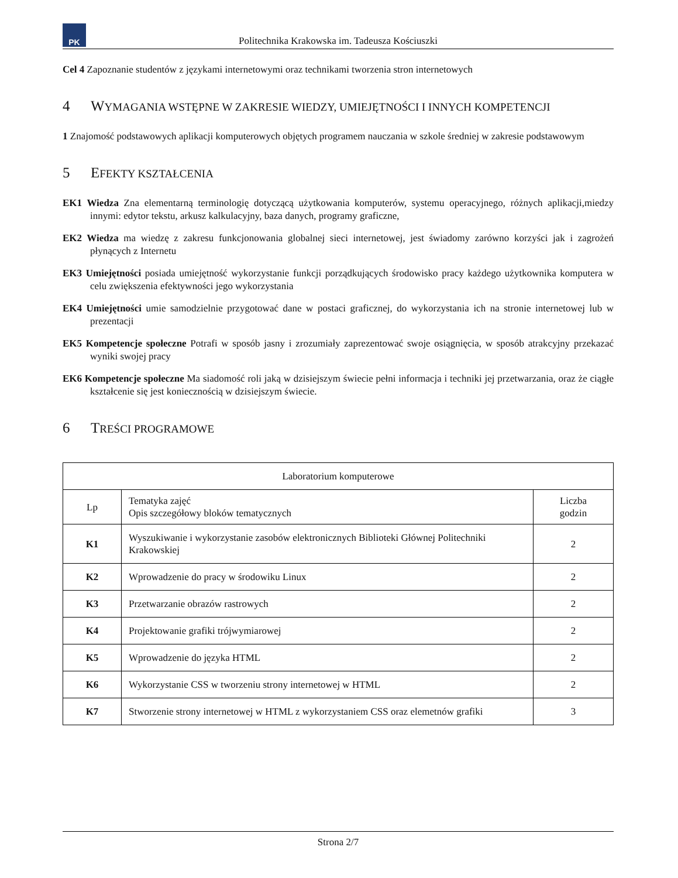PK
Politechnika Krakowska im. Tadeusza Kościuszki
Cel 4 Zapoznanie studentów z językami internetowymi oraz technikami tworzenia stron internetowych
4 WYMAGANIA WSTĘPNE W ZAKRESIE WIEDZY, UMIEJĘTNOŚCI I INNYCH KOMPETENCJI
1 Znajomość podstawowych aplikacji komputerowych objętych programem nauczania w szkole średniej w zakresie podstawowym
5 EFEKTY KSZTAŁCENIA
EK1 Wiedza Zna elementarną terminologię dotyczącą użytkowania komputerów, systemu operacyjnego, różnych aplikacji,miedzy innymi: edytor tekstu, arkusz kalkulacyjny, baza danych, programy graficzne,
EK2 Wiedza ma wiedzę z zakresu funkcjonowania globalnej sieci internetowej, jest świadomy zarówno korzyści jak i zagrożeń płynących z Internetu
EK3 Umiejętności posiada umiejętność wykorzystanie funkcji porządkujących środowisko pracy każdego użytkownika komputera w celu zwiększenia efektywności jego wykorzystania
EK4 Umiejętności umie samodzielnie przygotować dane w postaci graficznej, do wykorzystania ich na stronie internetowej lub w prezentacji
EK5 Kompetencje społeczne Potrafi w sposób jasny i zrozumiały zaprezentować swoje osiągnięcia, w sposób atrakcyjny przekazać wyniki swojej pracy
EK6 Kompetencje społeczne Ma siadomość roli jaką w dzisiejszym świecie pełni informacja i techniki jej przetwarzania, oraz że ciągłe kształcenie się jest koniecznością w dzisiejszym świecie.
6 TREŚCI PROGRAMOWE
| Laboratorium komputerowe | | |
| --- | --- | --- |
| Lp | Tematyka zajęć Opis szczegółowy bloków tematycznych | Liczba godzin |
| K1 | Wyszukiwanie i wykorzystanie zasobów elektronicznych Biblioteki Głównej Politechniki Krakowskiej | 2 |
| K2 | Wprowadzenie do pracy w środowiku Linux | 2 |
| K3 | Przetwarzanie obrazów rastrowych | 2 |
| K4 | Projektowanie grafiki trójwymiarowej | 2 |
| K5 | Wprowadzenie do języka HTML | 2 |
| K6 | Wykorzystanie CSS w tworzeniu strony internetowej w HTML | 2 |
| K7 | Stworzenie strony internetowej w HTML z wykorzystaniem CSS oraz elemetnów grafiki | 3 |
Strona 2/7